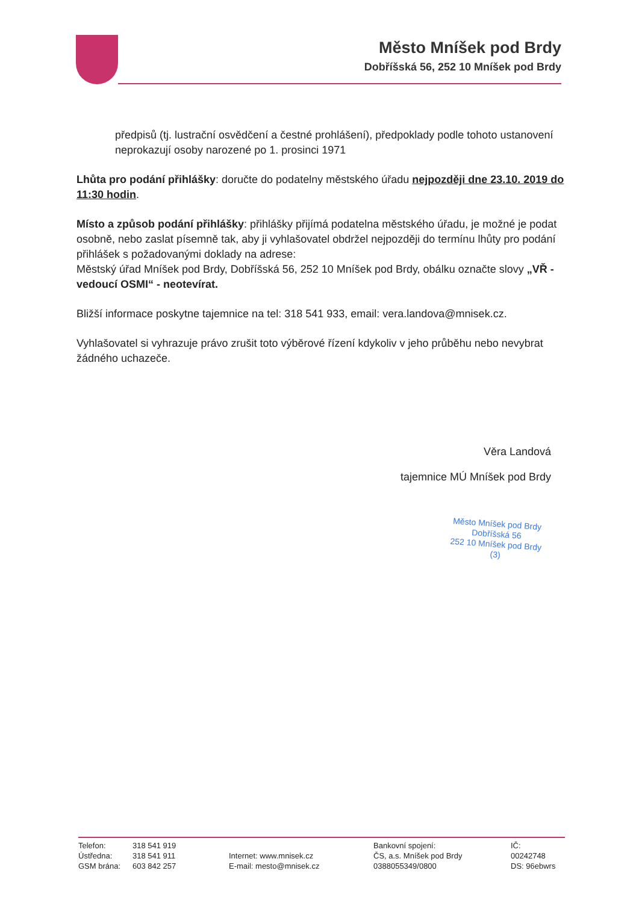Město Mníšek pod Brdy
Dobříšská 56, 252 10 Mníšek pod Brdy
předpisů (tj. lustrační osvědčení a čestné prohlášení), předpoklady podle tohoto ustanovení neprokazují osoby narozené po 1. prosinci 1971
Lhůta pro podání přihlášky: doručte do podatelny městského úřadu nejpozději dne 23.10. 2019 do 11:30 hodin.
Místo a způsob podání přihlášky: přihlášky přijímá podatelna městského úřadu, je možné je podat osobně, nebo zaslat písemně tak, aby ji vyhlašovatel obdržel nejpozději do termínu lhůty pro podání přihlášek s požadovanými doklady na adrese:
Městský úřad Mníšek pod Brdy, Dobříšská 56, 252 10 Mníšek pod Brdy, obálku označte slovy „VŘ - vedoucí OSMI“ - neotevírat.
Bližší informace poskytne tajemnice na tel: 318 541 933, email: vera.landova@mnisek.cz.
Vyhlašovatel si vyhrazuje právo zrušit toto výběrové řízení kdykoliv v jeho průběhu nebo nevybrat žádného uchazeče.
Věra Landová
tajemnice MÚ Mníšek pod Brdy
Město Mníšek pod Brdy
Dobříšská 56
252 10 Mníšek pod Brdy
(3)
Telefon:
Ústředna:
GSM brána:
318 541 919
318 541 911
603 842 257
Internet: www.mnisek.cz
E-mail: mesto@mnisek.cz
Bankovní spojení:
ČS, a.s. Mníšek pod Brdy
0388055349/0800
IČ:
00242748
DS: 96ebwrs